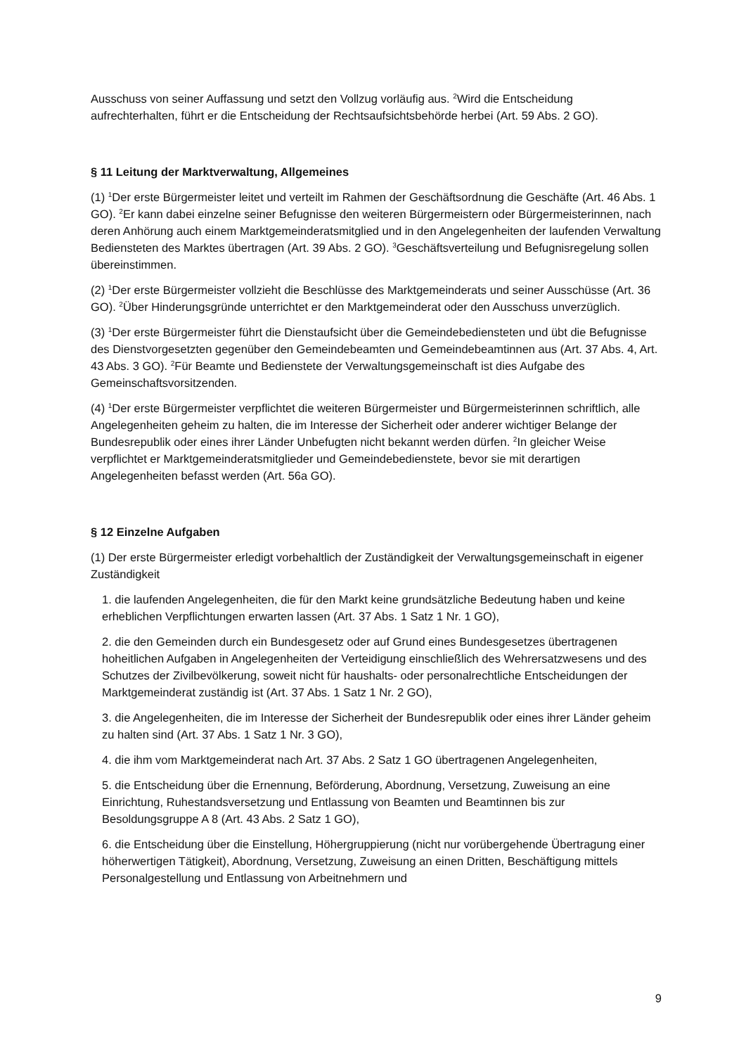Ausschuss von seiner Auffassung und setzt den Vollzug vorläufig aus. <sup>2</sup>Wird die Entscheidung aufrechterhalten, führt er die Entscheidung der Rechtsaufsichtsbehörde herbei (Art. 59 Abs. 2 GO).
§ 11 Leitung der Marktverwaltung, Allgemeines
(1) <sup>1</sup>Der erste Bürgermeister leitet und verteilt im Rahmen der Geschäftsordnung die Geschäfte (Art. 46 Abs. 1 GO). <sup>2</sup>Er kann dabei einzelne seiner Befugnisse den weiteren Bürgermeistern oder Bürgermeisterinnen, nach deren Anhörung auch einem Marktgemeinderatsmitglied und in den Angelegenheiten der laufenden Verwaltung Bediensteten des Marktes übertragen (Art. 39 Abs. 2 GO). <sup>3</sup>Geschäftsverteilung und Befugnisregelung sollen übereinstimmen.
(2) <sup>1</sup>Der erste Bürgermeister vollzieht die Beschlüsse des Marktgemeinderats und seiner Ausschüsse (Art. 36 GO). <sup>2</sup>Über Hinderungsgründe unterrichtet er den Marktgemeinderat oder den Ausschuss unverzüglich.
(3) <sup>1</sup>Der erste Bürgermeister führt die Dienstaufsicht über die Gemeindebediensteten und übt die Befugnisse des Dienstvorgesetzten gegenüber den Gemeindebeamten und Gemeindebeamtinnen aus (Art. 37 Abs. 4, Art. 43 Abs. 3 GO). <sup>2</sup>Für Beamte und Bedienstete der Verwaltungsgemeinschaft ist dies Aufgabe des Gemeinschaftsvorsitzenden.
(4) <sup>1</sup>Der erste Bürgermeister verpflichtet die weiteren Bürgermeister und Bürgermeisterinnen schriftlich, alle Angelegenheiten geheim zu halten, die im Interesse der Sicherheit oder anderer wichtiger Belange der Bundesrepublik oder eines ihrer Länder Unbefugten nicht bekannt werden dürfen. <sup>2</sup>In gleicher Weise verpflichtet er Marktgemeinderatsmitglieder und Gemeindebedienstete, bevor sie mit derartigen Angelegenheiten befasst werden (Art. 56a GO).
§ 12 Einzelne Aufgaben
(1) Der erste Bürgermeister erledigt vorbehaltlich der Zuständigkeit der Verwaltungsgemeinschaft in eigener Zuständigkeit
1. die laufenden Angelegenheiten, die für den Markt keine grundsätzliche Bedeutung haben und keine erheblichen Verpflichtungen erwarten lassen (Art. 37 Abs. 1 Satz 1 Nr. 1 GO),
2. die den Gemeinden durch ein Bundesgesetz oder auf Grund eines Bundesgesetzes übertragenen hoheitlichen Aufgaben in Angelegenheiten der Verteidigung einschließlich des Wehrersatzwesens und des Schutzes der Zivilbevölkerung, soweit nicht für haushalts- oder personalrechtliche Entscheidungen der Marktgemeinderat zuständig ist (Art. 37 Abs. 1 Satz 1 Nr. 2 GO),
3. die Angelegenheiten, die im Interesse der Sicherheit der Bundesrepublik oder eines ihrer Länder geheim zu halten sind (Art. 37 Abs. 1 Satz 1 Nr. 3 GO),
4. die ihm vom Marktgemeinderat nach Art. 37 Abs. 2 Satz 1 GO übertragenen Angelegenheiten,
5. die Entscheidung über die Ernennung, Beförderung, Abordnung, Versetzung, Zuweisung an eine Einrichtung, Ruhestandsversetzung und Entlassung von Beamten und Beamtinnen bis zur Besoldungsgruppe A 8 (Art. 43 Abs. 2 Satz 1 GO),
6. die Entscheidung über die Einstellung, Höhergruppierung (nicht nur vorübergehende Übertragung einer höherwertigen Tätigkeit), Abordnung, Versetzung, Zuweisung an einen Dritten, Beschäftigung mittels Personalgestellung und Entlassung von Arbeitnehmern und
9